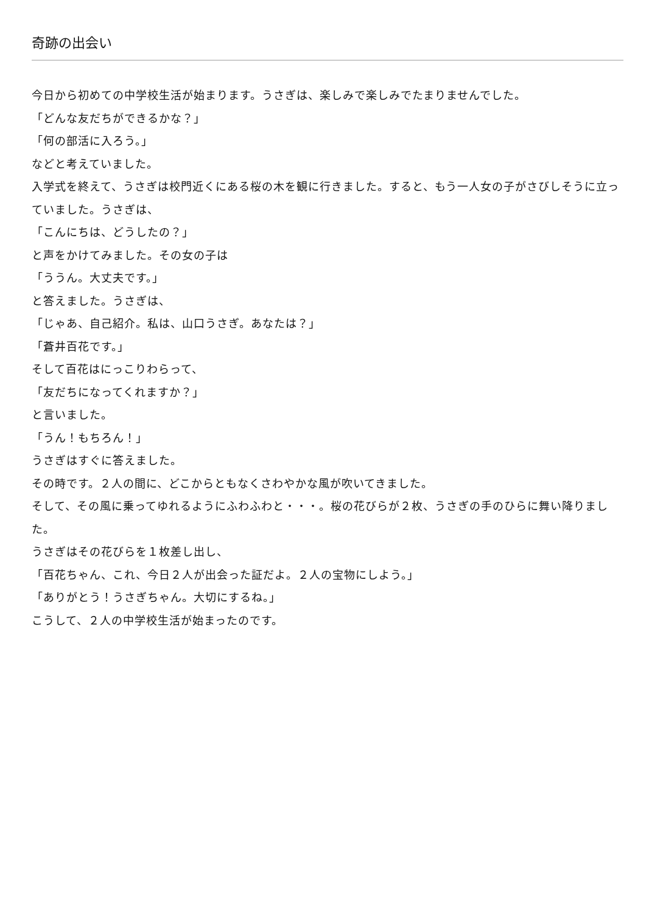奇跡の出会い
今日から初めての中学校生活が始まります。うさぎは、楽しみで楽しみでたまりませんでした。
「どんな友だちができるかな？」
「何の部活に入ろう。」
などと考えていました。
入学式を終えて、うさぎは校門近くにある桜の木を観に行きました。すると、もう一人女の子がさびしそうに立っていました。うさぎは、
「こんにちは、どうしたの？」
と声をかけてみました。その女の子は
「ううん。大丈夫です。」
と答えました。うさぎは、
「じゃあ、自己紹介。私は、山口うさぎ。あなたは？」
「蒼井百花です。」
そして百花はにっこりわらって、
「友だちになってくれますか？」
と言いました。
「うん！もちろん！」
うさぎはすぐに答えました。
その時です。２人の間に、どこからともなくさわやかな風が吹いてきました。
そして、その風に乗ってゆれるようにふわふわと・・・。桜の花びらが２枚、うさぎの手のひらに舞い降りました。
うさぎはその花びらを１枚差し出し、
「百花ちゃん、これ、今日２人が出会った証だよ。２人の宝物にしよう。」
「ありがとう！うさぎちゃん。大切にするね。」
こうして、２人の中学校生活が始まったのです。